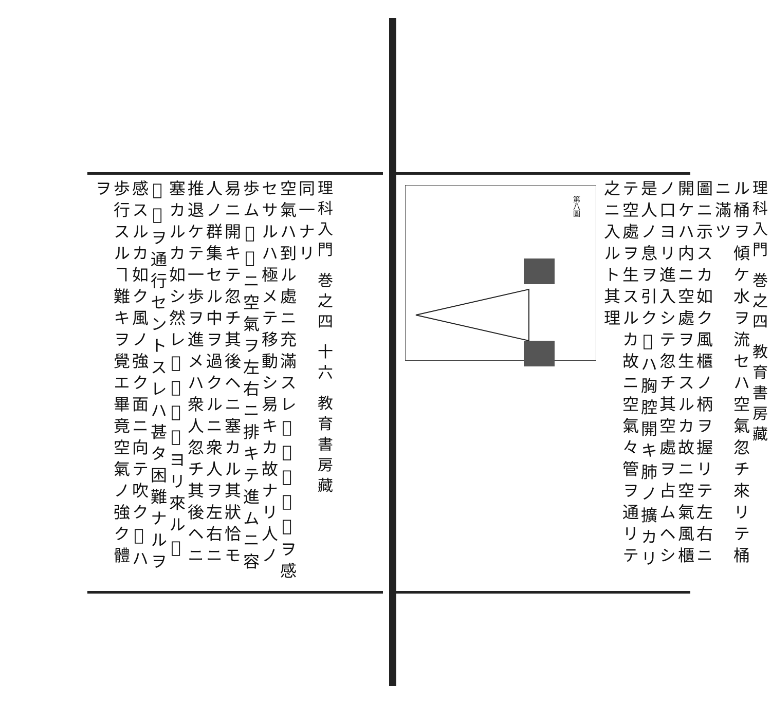理科入門 巻之四 十六 教育書房藏
同一ナリ
空氣ハ到ル處ニ充滿スレ𪜈人其存在ヲ感セサルハ極メテ移動シ易キカ故ナリ人ノ歩ム𪜈常ニ空氣ヲ左右ニ排キテ進ムニ容易ニ開キテ忽チ其後ヘニ塞カル其狀恰モ人ノ群集セル中ヲ過クルニ衆人ヲ左右ニ推退ケテ一歩ヲ進メハ衆人忽チ其後ヘニ塞カルカ如シ然レ𪜈衆人前ヨリ來ル𪜈其中ヲ通行セントスレハ甚タ困難ナルヲ感スルカ如ク風ノ強ク面ニ向テ吹ク𪜈ハ歩行スルヿ難キヲ覺エ畢竟空氣ノ強ク體ヲ
理科入門 巻之四 教育書房藏
ル桶ヲ傾ケ水ヲ流セハ空氣忽チ來リテ桶ニ滿ツ
圖ニ示スカ如ク風櫃ノ柄ヲ握リテ左右ニ開ケハ内ニ空處ヲ生スルカ故ニ空氣風櫃ノ口ヨリ進入シテ忽チ其空處ヲ占ムヘシ是人ノ息ヲ引ク𪜈ハ胸腔開キ肺ノ擴カリテ空處ヲ生スルカ故ニ空氣々管ヲ通リテ之ニ入ルト其理
第八圖